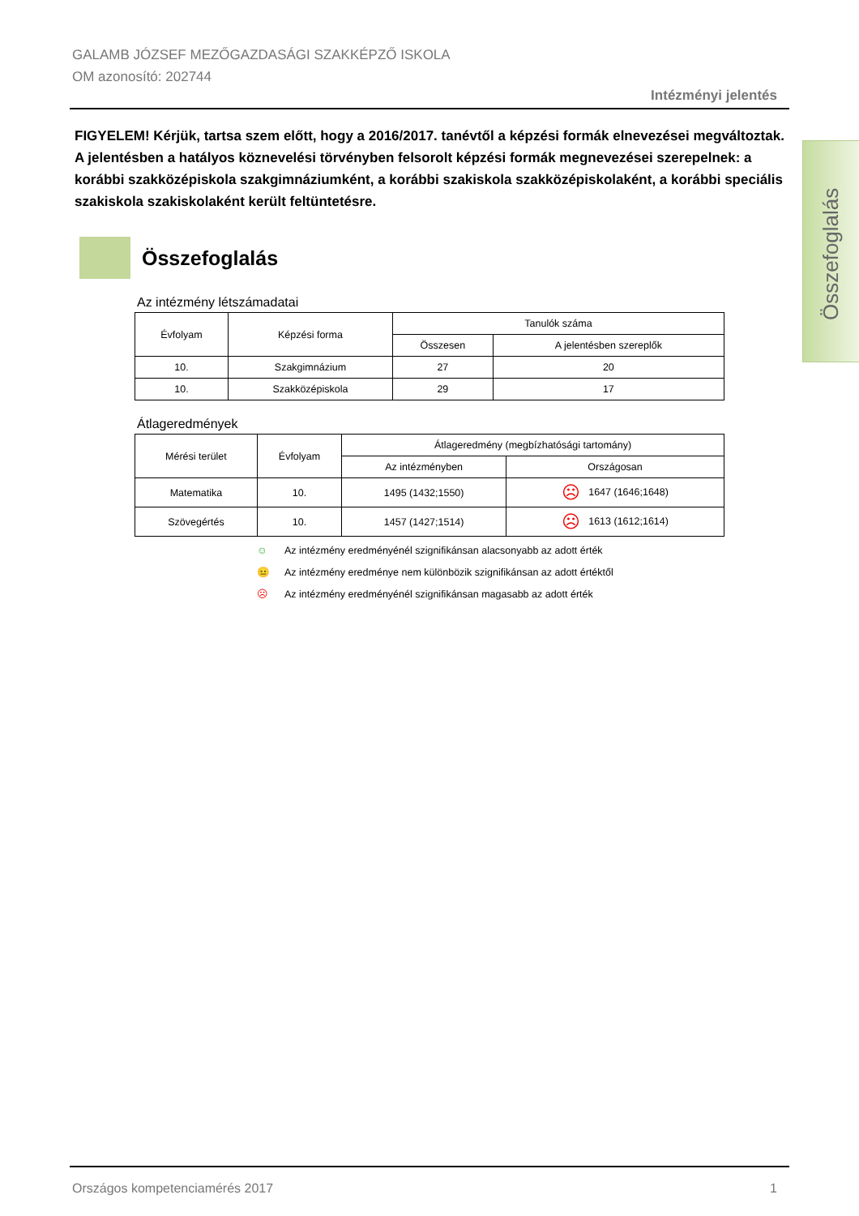GALAMB JÓZSEF MEZŐGAZDASÁGI SZAKKÉPZŐ ISKOLA
OM azonosító: 202744
Intézményi jelentés
Összefoglalás
FIGYELEM! Kérjük, tartsa szem előtt, hogy a 2016/2017. tanévtől a képzési formák elnevezései megváltoztak. A jelentésben a hatályos köznevelési törvényben felsorolt képzési formák megnevezései szerepelnek: a korábbi szakközépiskola szakgimnáziumként, a korábbi szakiskola szakközépiskolaként, a korábbi speciális szakiskola szakiskolaként került feltüntetésre.
Összefoglalás
Az intézmény létszámadatai
| Évfolyam | Képzési forma | Tanulók száma | |
| --- | --- | --- | --- |
| | | Összesen | A jelentésben szereplők |
| 10. | Szakgimnázium | 27 | 20 |
| 10. | Szakközépiskola | 29 | 17 |
Átlageredmények
| Mérési terület | Évfolyam | Átlageredmény (megbízhatósági tartomány) | |
| --- | --- | --- | --- |
| | | Az intézményben | Országosan |
| Matematika | 10. | 1495 (1432;1550) | ☹ 1647 (1646;1648) |
| Szövegértés | 10. | 1457 (1427;1514) | ☹ 1613 (1612;1614) |
☺ Az intézmény eredményénél szignifikánsan alacsonyabb az adott érték
😐 Az intézmény eredménye nem különbözik szignifikánsan az adott értéktől
☹ Az intézmény eredményénél szignifikánsan magasabb az adott érték
Országos kompetenciamérés 2017 1